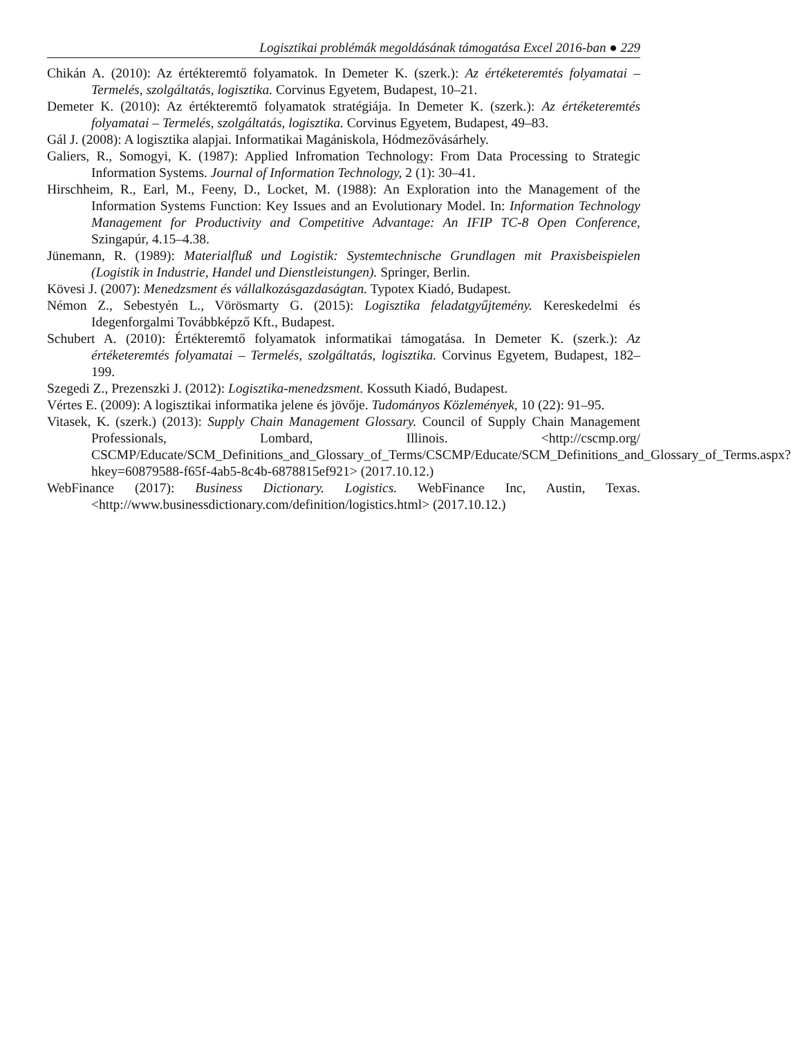Logisztikai problémák megoldásának támogatása Excel 2016-ban ● 229
Chikán A. (2010): Az értékteremtő folyamatok. In Demeter K. (szerk.): Az értéketeremtés folyamatai – Termelés, szolgáltatás, logisztika. Corvinus Egyetem, Budapest, 10–21.
Demeter K. (2010): Az értékteremtő folyamatok stratégiája. In Demeter K. (szerk.): Az értéketeremtés folyamatai – Termelés, szolgáltatás, logisztika. Corvinus Egyetem, Budapest, 49–83.
Gál J. (2008): A logisztika alapjai. Informatikai Magániskola, Hódmezővásárhely.
Galiers, R., Somogyi, K. (1987): Applied Infromation Technology: From Data Processing to Strategic Information Systems. Journal of Information Technology, 2 (1): 30–41.
Hirschheim, R., Earl, M., Feeny, D., Locket, M. (1988): An Exploration into the Management of the Information Systems Function: Key Issues and an Evolutionary Model. In: Information Technology Management for Productivity and Competitive Advantage: An IFIP TC-8 Open Conference, Szingapúr, 4.15–4.38.
Jünemann, R. (1989): Materialfluß und Logistik: Systemtechnische Grundlagen mit Praxisbeispielen (Logistik in Industrie, Handel und Dienstleistungen). Springer, Berlin.
Kövesi J. (2007): Menedzsment és vállalkozásgazdaságtan. Typotex Kiadó, Budapest.
Némon Z., Sebestyén L., Vörösmarty G. (2015): Logisztika feladatgyűjtemény. Kereskedelmi és Idegenforgalmi Továbbképző Kft., Budapest.
Schubert A. (2010): Értékteremtő folyamatok informatikai támogatása. In Demeter K. (szerk.): Az értéketeremtés folyamatai – Termelés, szolgáltatás, logisztika. Corvinus Egyetem, Budapest, 182–199.
Szegedi Z., Prezenszki J. (2012): Logisztika-menedzsment. Kossuth Kiadó, Budapest.
Vértes E. (2009): A logisztikai informatika jelene és jövője. Tudományos Közlemények, 10 (22): 91–95.
Vitasek, K. (szerk.) (2013): Supply Chain Management Glossary. Council of Supply Chain Management Professionals, Lombard, Illinois. <http://cscmp.org/ CSCMP/Educate/SCM_Definitions_and_Glossary_of_Terms/CSCMP/Educate/SCM_Definitions_and_Glossary_of_Terms.aspx?hkey=60879588-f65f-4ab5-8c4b-6878815ef921> (2017.10.12.)
WebFinance (2017): Business Dictionary. Logistics. WebFinance Inc, Austin, Texas. <http://www.businessdictionary.com/definition/logistics.html> (2017.10.12.)